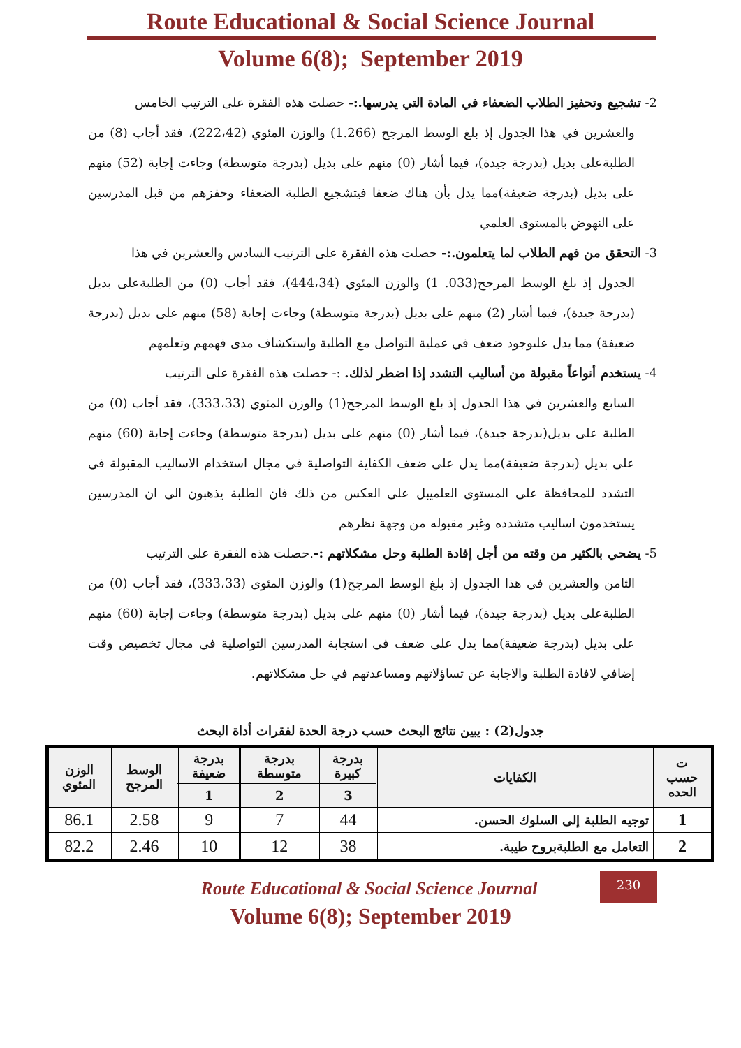Route Educational & Social Science Journal
Volume 6(8); September 2019
2- تشجيع وتحفيز الطلاب الضعفاء في المادة التي يدرسها.:- حصلت هذه الفقرة على الترتيب الخامس
والعشرين في هذا الجدول إذ بلغ الوسط المرجح (1.266) والوزن المئوي (222،42)، فقد أجاب (8) من الطلبةعلى بديل (بدرجة جيدة)، فيما أشار (0) منهم على بديل (بدرجة متوسطة) وجاءت إجابة (52) منهم على بديل (بدرجة ضعيفة)مما يدل بأن هناك ضعفا فيتشجيع الطلبة الضعفاء وحفزهم من قبل المدرسين على النهوض بالمستوى العلمي
3- التحقق من فهم الطلاب لما يتعلمون.:- حصلت هذه الفقرة على الترتيب السادس والعشرين في هذا
الجدول إذ بلغ الوسط المرجح(033. 1) والوزن المئوي (444،34)، فقد أجاب (0) من الطلبةعلى بديل (بدرجة جيدة)، فيما أشار (2) منهم على بديل (بدرجة متوسطة) وجاءت إجابة (58) منهم على بديل (بدرجة ضعيفة) مما يدل علىوجود ضعف في عملية التواصل مع الطلبة واستكشاف مدى فهمهم وتعلمهم
4- يستخدم أنواعاً مقبولة من أساليب التشدد إذا اضطر لذلك. :- حصلت هذه الفقرة على الترتيب
السابع والعشرين في هذا الجدول إذ بلغ الوسط المرجح(1) والوزن المئوي (333،33)، فقد أجاب (0) من الطلبة على بديل(بدرجة جيدة)، فيما أشار (0) منهم على بديل (بدرجة متوسطة) وجاءت إجابة (60) منهم على بديل (بدرجة ضعيفة)مما يدل على ضعف الكفاية التواصلية في مجال استخدام الاساليب المقبولة في التشدد للمحافظة على المستوى العلميبل على العكس من ذلك فان الطلبة يذهبون الى ان المدرسين يستخدمون اساليب متشدده وغير مقبوله من وجهة نظرهم
5- يضحي بالكثير من وقته من أجل إفادة الطلبة وحل مشكلاتهم :-.حصلت هذه الفقرة على الترتيب
الثامن والعشرين في هذا الجدول إذ بلغ الوسط المرجح(1) والوزن المئوي (333،33)، فقد أجاب (0) من الطلبةعلى بديل (بدرجة جيدة)، فيما أشار (0) منهم على بديل (بدرجة متوسطة) وجاءت إجابة (60) منهم على بديل (بدرجة ضعيفة)مما يدل على ضعف في استجابة المدرسين التواصلية في مجال تخصيص وقت إضافي لافادة الطلبة والاجابة عن تساؤلاتهم ومساعدتهم في حل مشكلاتهم.
جدول(2) : يبين نتائج البحث حسب درجة الحدة لفقرات أداة البحث
| ت حسب الحده | الكفايات | بدرجة كبيرة | بدرجة متوسطة | بدرجة ضعيفة | الوسط المرجح | الوزن المئوي |
| --- | --- | --- | --- | --- | --- | --- |
| | | 3 | 2 | 1 | | |
| 1 | توجيه الطلبة إلى السلوك الحسن. | 44 | 7 | 9 | 2.58 | 86.1 |
| 2 | التعامل مع الطلبةبروح طيبة. | 38 | 12 | 10 | 2.46 | 82.2 |
230
Route Educational & Social Science Journal
Volume 6(8); September 2019